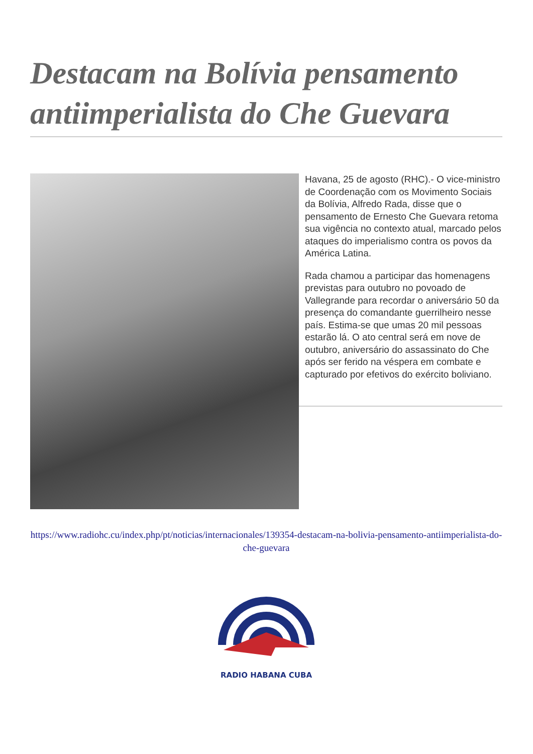Destacam na Bolívia pensamento antiimperialista do Che Guevara
Havana, 25 de agosto (RHC).- O vice-ministro de Coordenação com os Movimento Sociais da Bolívia, Alfredo Rada, disse que o pensamento de Ernesto Che Guevara retoma sua vigência no contexto atual, marcado pelos ataques do imperialismo contra os povos da América Latina.
Rada chamou a participar das homenagens previstas para outubro no povoado de Vallegrande para recordar o aniversário 50 da presença do comandante guerrilheiro nesse país. Estima-se que umas 20 mil pessoas estarão lá. O ato central será em nove de outubro, aniversário do assassinato do Che após ser ferido na véspera em combate e capturado por efetivos do exército boliviano.
https://www.radiohc.cu/index.php/pt/noticias/internacionales/139354-destacam-na-bolivia-pensamento-antiimperialista-do-che-guevara
RADIO HABANA CUBA